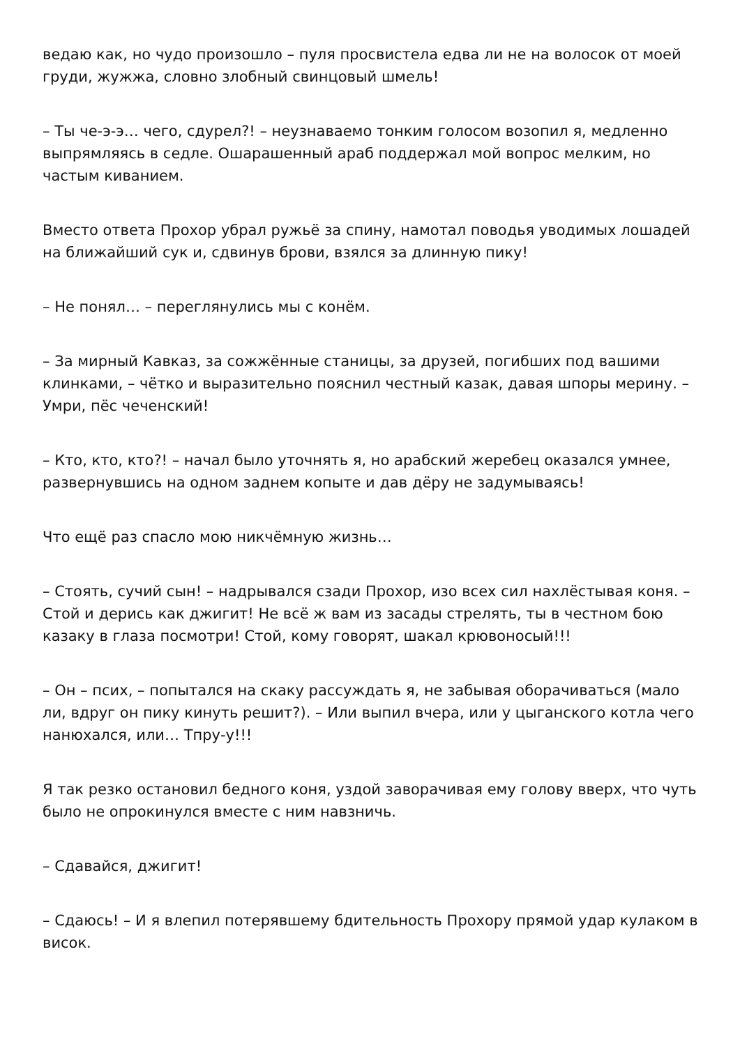ведаю как, но чудо произошло – пуля просвистела едва ли не на волосок от моей груди, жужжа, словно злобный свинцовый шмель!
– Ты че-э-э… чего, сдурел?! – неузнаваемо тонким голосом возопил я, медленно выпрямляясь в седле. Ошарашенный араб поддержал мой вопрос мелким, но частым киванием.
Вместо ответа Прохор убрал ружьё за спину, намотал поводья уводимых лошадей на ближайший сук и, сдвинув брови, взялся за длинную пику!
– Не понял… – переглянулись мы с конём.
– За мирный Кавказ, за сожжённые станицы, за друзей, погибших под вашими клинками, – чётко и выразительно пояснил честный казак, давая шпоры мерину. – Умри, пёс чеченский!
– Кто, кто, кто?! – начал было уточнять я, но арабский жеребец оказался умнее, развернувшись на одном заднем копыте и дав дёру не задумываясь!
Что ещё раз спасло мою никчёмную жизнь…
– Стоять, сучий сын! – надрывался сзади Прохор, изо всех сил нахлёстывая коня. – Стой и дерись как джигит! Не всё ж вам из засады стрелять, ты в честном бою казаку в глаза посмотри! Стой, кому говорят, шакал крювоносый!!!
– Он – псих, – попытался на скаку рассуждать я, не забывая оборачиваться (мало ли, вдруг он пику кинуть решит?). – Или выпил вчера, или у цыганского котла чего нанюхался, или… Тпру-у!!!
Я так резко остановил бедного коня, уздой заворачивая ему голову вверх, что чуть было не опрокинулся вместе с ним навзничь.
– Сдавайся, джигит!
– Сдаюсь! – И я влепил потерявшему бдительность Прохору прямой удар кулаком в висок.